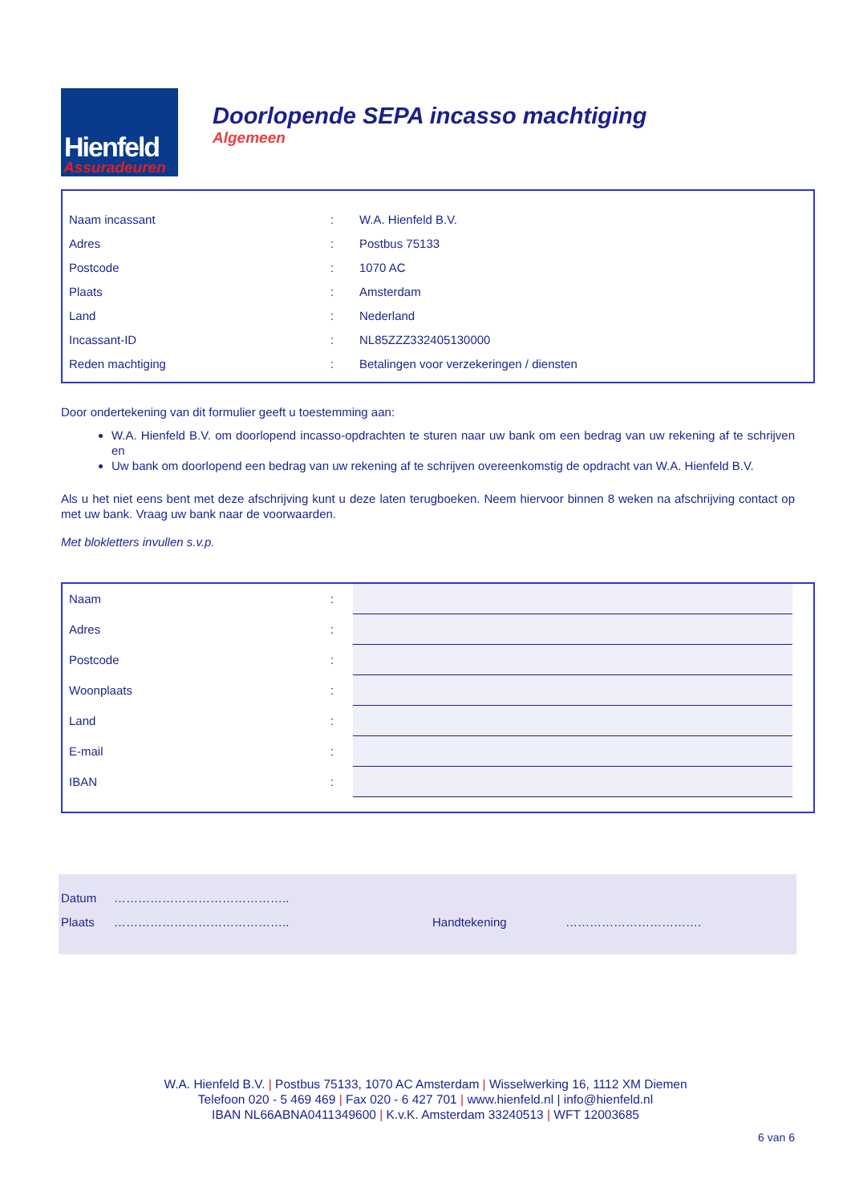Hienfeld
Assuradeuren
Doorlopende SEPA incasso machtiging
Algemeen
| Naam incassant | : | W.A. Hienfeld B.V. |
| Adres | : | Postbus 75133 |
| Postcode | : | 1070 AC |
| Plaats | : | Amsterdam |
| Land | : | Nederland |
| Incassant-ID | : | NL85ZZZ332405130000 |
| Reden machtiging | : | Betalingen voor verzekeringen / diensten |
Door ondertekening van dit formulier geeft u toestemming aan:
W.A. Hienfeld B.V. om doorlopend incasso-opdrachten te sturen naar uw bank om een bedrag van uw rekening af te schrijven en
Uw bank om doorlopend een bedrag van uw rekening af te schrijven overeenkomstig de opdracht van W.A. Hienfeld B.V.
Als u het niet eens bent met deze afschrijving kunt u deze laten terugboeken. Neem hiervoor binnen 8 weken na afschrijving contact op met uw bank. Vraag uw bank naar de voorwaarden.
Met blokletters invullen s.v.p.
| Naam | : | |
| Adres | : | |
| Postcode | : | |
| Woonplaats | : | |
| Land | : | |
| E-mail | : | |
| IBAN | : | |
| Datum | …………………………………….. | | |
| Plaats | …………………………………….. | Handtekening | ……………………………. |
W.A. Hienfeld B.V. | Postbus 75133, 1070 AC Amsterdam | Wisselwerking 16, 1112 XM Diemen
Telefoon 020 - 5 469 469 | Fax 020 - 6 427 701 | www.hienfeld.nl | info@hienfeld.nl
IBAN NL66ABNA0411349600 | K.v.K. Amsterdam 33240513 | WFT 12003685
6 van 6